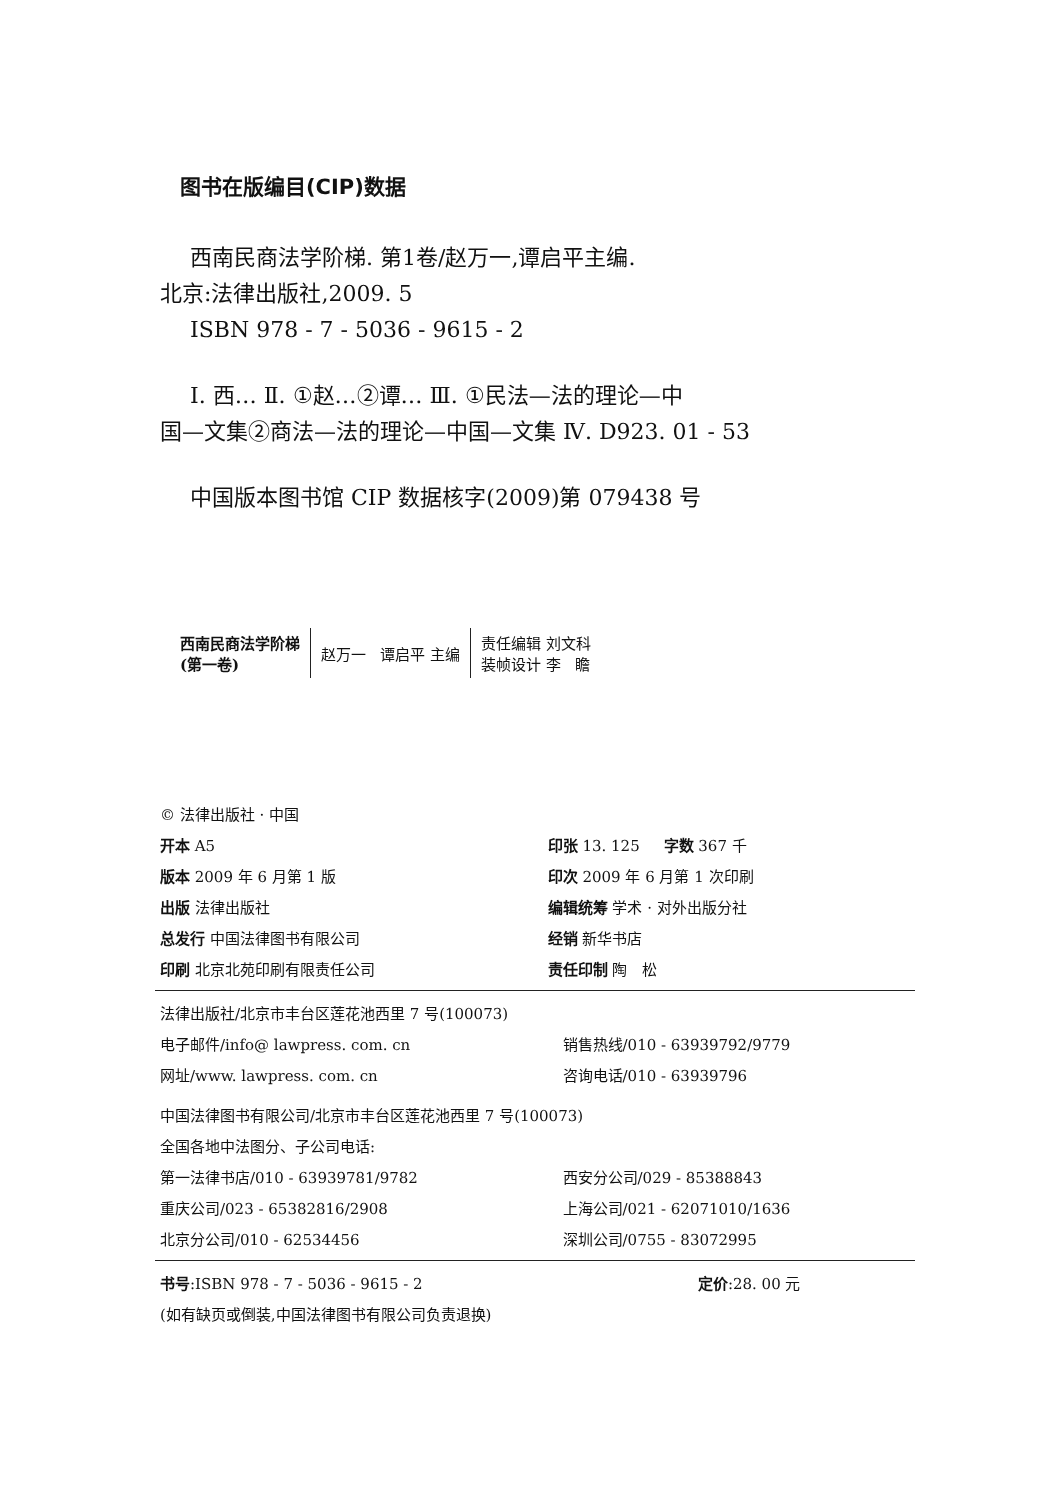图书在版编目(CIP)数据
西南民商法学阶梯. 第1卷/赵万一,谭启平主编.
北京:法律出版社,2009. 5
ISBN 978 - 7 - 5036 - 9615 - 2
Ⅰ. 西… Ⅱ. ①赵…②谭… Ⅲ. ①民法—法的理论—中
国—文集②商法—法的理论—中国—文集 Ⅳ. D923. 01 - 53
中国版本图书馆 CIP 数据核字(2009)第 079438 号
| 西南民商法学阶梯 (第一卷) | 赵万一 谭启平 主编 | 责任编辑 刘文科 装帧设计 李 瞻 |
| © 法律出版社 · 中国 | |
| 开本 A5 | 印张 13. 125 字数 367 千 |
| 版本 2009 年 6 月第 1 版 | 印次 2009 年 6 月第 1 次印刷 |
| 出版 法律出版社 | 编辑统筹 学术 · 对外出版分社 |
| 总发行 中国法律图书有限公司 | 经销 新华书店 |
| 印刷 北京北苑印刷有限责任公司 | 责任印制 陶 松 |
| 法律出版社/北京市丰台区莲花池西里 7 号(100073) | |
| 电子邮件/info@ lawpress. com. cn | 销售热线/010 - 63939792/9779 |
| 网址/www. lawpress. com. cn | 咨询电话/010 - 63939796 |
| 中国法律图书有限公司/北京市丰台区莲花池西里 7 号(100073) | |
| 全国各地中法图分、子公司电话: | |
| 第一法律书店/010 - 63939781/9782 | 西安分公司/029 - 85388843 |
| 重庆公司/023 - 65382816/2908 | 上海公司/021 - 62071010/1636 |
| 北京分公司/010 - 62534456 | 深圳公司/0755 - 83072995 |
| 书号 :ISBN 978 - 7 - 5036 - 9615 - 2 | 定价 :28. 00 元 |
| (如有缺页或倒装,中国法律图书有限公司负责退换) | |